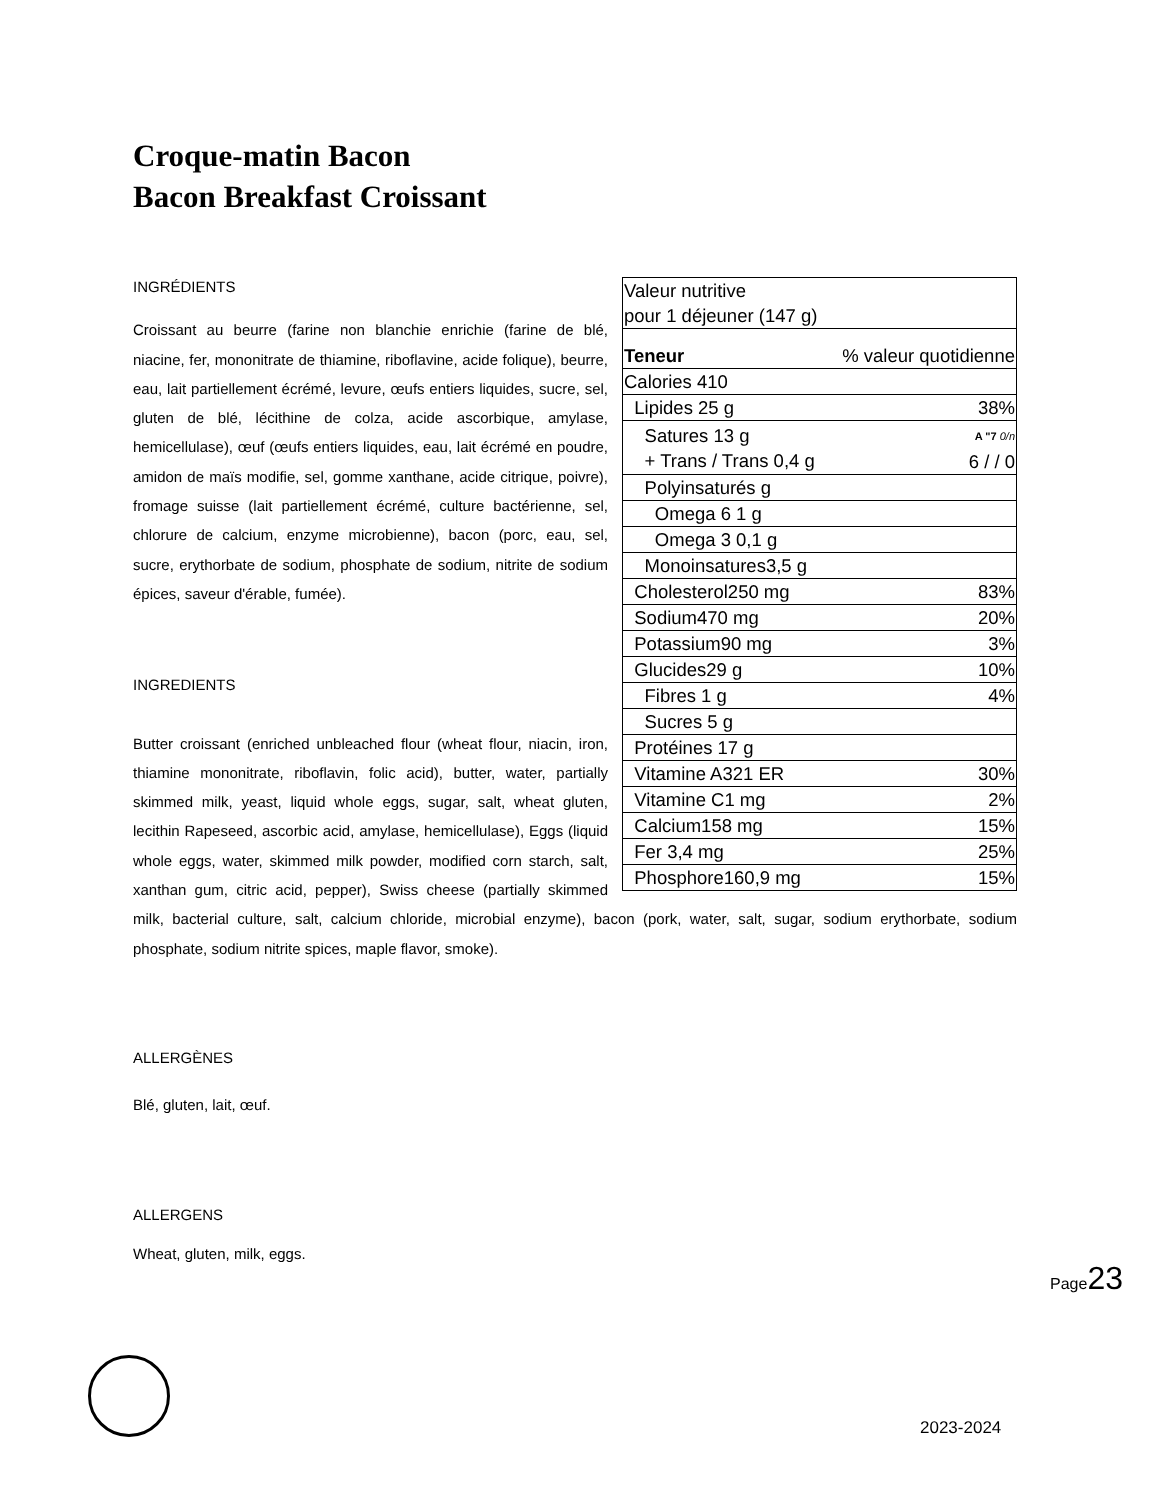Croque-matin Bacon
Bacon Breakfast Croissant
| Valeur nutritive pour 1 déjeuner (147 g) | |
| Teneur | % valeur quotidienne |
| Calories 410 | |
| Lipides 25 g | 38% |
| Satures 13 g + Trans / Trans 0,4 g | A "7 0/n 6 / / 0 |
| Polyinsaturés g | |
| Omega 6 1 g | |
| Omega 3 0,1 g | |
| Monoinsatures3,5 g | |
| Cholesterol250 mg | 83% |
| Sodium470 mg | 20% |
| Potassium90 mg | 3% |
| Glucides29 g | 10% |
| Fibres 1 g | 4% |
| Sucres 5 g | |
| Protéines 17 g | |
| Vitamine A321 ER | 30% |
| Vitamine C1 mg | 2% |
| Calcium158 mg | 15% |
| Fer 3,4 mg | 25% |
| Phosphore160,9 mg | 15% |
INGRÉDIENTS
Croissant au beurre (farine non blanchie enrichie (farine de blé, niacine, fer, mononitrate de thiamine, riboflavine, acide folique), beurre, eau, lait partiellement écrémé, levure, œufs entiers liquides, sucre, sel, gluten de blé, lécithine de colza, acide ascorbique, amylase, hemicellulase), œuf (œufs entiers liquides, eau, lait écrémé en poudre, amidon de maïs modifie, sel, gomme xanthane, acide citrique, poivre), fromage suisse (lait partiellement écrémé, culture bactérienne, sel, chlorure de calcium, enzyme microbienne), bacon (porc, eau, sel, sucre, erythorbate de sodium, phosphate de sodium, nitrite de sodium épices, saveur d'érable, fumée).
INGREDIENTS
Butter croissant (enriched unbleached flour (wheat flour, niacin, iron, thiamine mononitrate, riboflavin, folic acid), butter, water, partially skimmed milk, yeast, liquid whole eggs, sugar, salt, wheat gluten, lecithin Rapeseed, ascorbic acid, amylase, hemicellulase), Eggs (liquid whole eggs, water, skimmed milk powder, modified corn starch, salt, xanthan gum, citric acid, pepper), Swiss cheese (partially skimmed milk, bacterial culture, salt, calcium chloride, microbial enzyme), bacon (pork, water, salt, sugar, sodium erythorbate, sodium phosphate, sodium nitrite spices, maple flavor, smoke).
ALLERGÈNES
Blé, gluten, lait, œuf.
ALLERGENS
Wheat, gluten, milk, eggs.
Page23
2023-2024